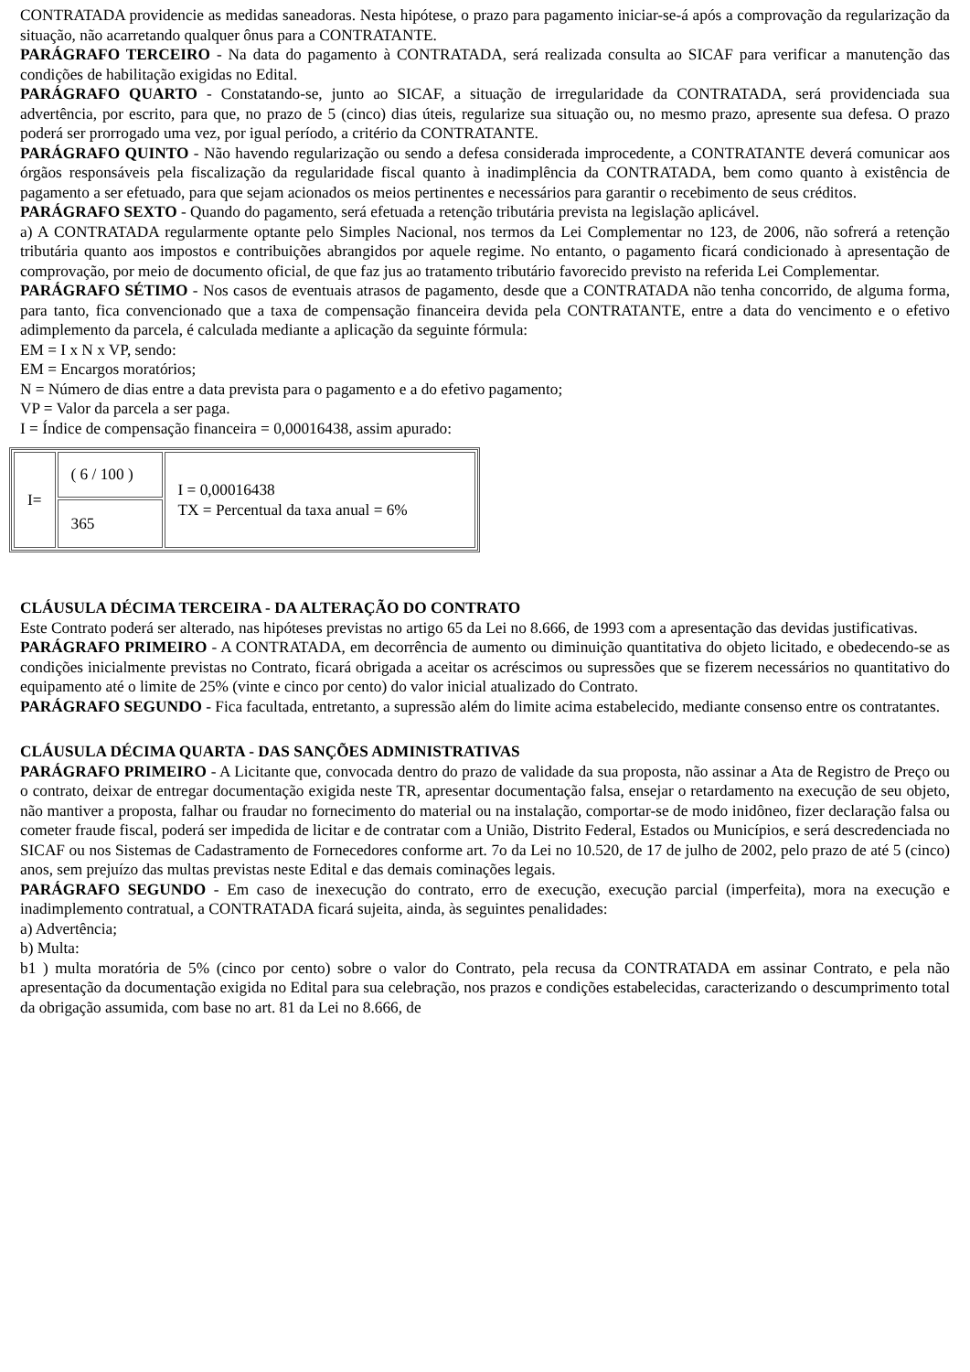CONTRATADA providencie as medidas saneadoras. Nesta hipótese, o prazo para pagamento iniciar-se-á após a comprovação da regularização da situação, não acarretando qualquer ônus para a CONTRATANTE.
PARÁGRAFO TERCEIRO - Na data do pagamento à CONTRATADA, será realizada consulta ao SICAF para verificar a manutenção das condições de habilitação exigidas no Edital.
PARÁGRAFO QUARTO - Constatando-se, junto ao SICAF, a situação de irregularidade da CONTRATADA, será providenciada sua advertência, por escrito, para que, no prazo de 5 (cinco) dias úteis, regularize sua situação ou, no mesmo prazo, apresente sua defesa. O prazo poderá ser prorrogado uma vez, por igual período, a critério da CONTRATANTE.
PARÁGRAFO QUINTO - Não havendo regularização ou sendo a defesa considerada improcedente, a CONTRATANTE deverá comunicar aos órgãos responsáveis pela fiscalização da regularidade fiscal quanto à inadimplência da CONTRATADA, bem como quanto à existência de pagamento a ser efetuado, para que sejam acionados os meios pertinentes e necessários para garantir o recebimento de seus créditos.
PARÁGRAFO SEXTO - Quando do pagamento, será efetuada a retenção tributária prevista na legislação aplicável.
a) A CONTRATADA regularmente optante pelo Simples Nacional, nos termos da Lei Complementar no 123, de 2006, não sofrerá a retenção tributária quanto aos impostos e contribuições abrangidos por aquele regime. No entanto, o pagamento ficará condicionado à apresentação de comprovação, por meio de documento oficial, de que faz jus ao tratamento tributário favorecido previsto na referida Lei Complementar.
PARÁGRAFO SÉTIMO - Nos casos de eventuais atrasos de pagamento, desde que a CONTRATADA não tenha concorrido, de alguma forma, para tanto, fica convencionado que a taxa de compensação financeira devida pela CONTRATANTE, entre a data do vencimento e o efetivo adimplemento da parcela, é calculada mediante a aplicação da seguinte fórmula:
EM = I x N x VP, sendo:
EM = Encargos moratórios;
N = Número de dias entre a data prevista para o pagamento e a do efetivo pagamento;
VP = Valor da parcela a ser paga.
I = Índice de compensação financeira = 0,00016438, assim apurado:
| I= | ( 6 / 100 ) | I = 0,00016438 TX = Percentual da taxa anual = 6% |
| | 365 | |
CLÁUSULA DÉCIMA TERCEIRA - DA ALTERAÇÃO DO CONTRATO
Este Contrato poderá ser alterado, nas hipóteses previstas no artigo 65 da Lei no 8.666, de 1993 com a apresentação das devidas justificativas.
PARÁGRAFO PRIMEIRO - A CONTRATADA, em decorrência de aumento ou diminuição quantitativa do objeto licitado, e obedecendo-se as condições inicialmente previstas no Contrato, ficará obrigada a aceitar os acréscimos ou supressões que se fizerem necessários no quantitativo do equipamento até o limite de 25% (vinte e cinco por cento) do valor inicial atualizado do Contrato.
PARÁGRAFO SEGUNDO - Fica facultada, entretanto, a supressão além do limite acima estabelecido, mediante consenso entre os contratantes.
CLÁUSULA DÉCIMA QUARTA - DAS SANÇÕES ADMINISTRATIVAS
PARÁGRAFO PRIMEIRO - A Licitante que, convocada dentro do prazo de validade da sua proposta, não assinar a Ata de Registro de Preço ou o contrato, deixar de entregar documentação exigida neste TR, apresentar documentação falsa, ensejar o retardamento na execução de seu objeto, não mantiver a proposta, falhar ou fraudar no fornecimento do material ou na instalação, comportar-se de modo inidôneo, fizer declaração falsa ou cometer fraude fiscal, poderá ser impedida de licitar e de contratar com a União, Distrito Federal, Estados ou Municípios, e será descredenciada no SICAF ou nos Sistemas de Cadastramento de Fornecedores conforme art. 7o da Lei no 10.520, de 17 de julho de 2002, pelo prazo de até 5 (cinco) anos, sem prejuízo das multas previstas neste Edital e das demais cominações legais.
PARÁGRAFO SEGUNDO - Em caso de inexecução do contrato, erro de execução, execução parcial (imperfeita), mora na execução e inadimplemento contratual, a CONTRATADA ficará sujeita, ainda, às seguintes penalidades:
a) Advertência;
b) Multa:
b1 ) multa moratória de 5% (cinco por cento) sobre o valor do Contrato, pela recusa da CONTRATADA em assinar Contrato, e pela não apresentação da documentação exigida no Edital para sua celebração, nos prazos e condições estabelecidas, caracterizando o descumprimento total da obrigação assumida, com base no art. 81 da Lei no 8.666, de